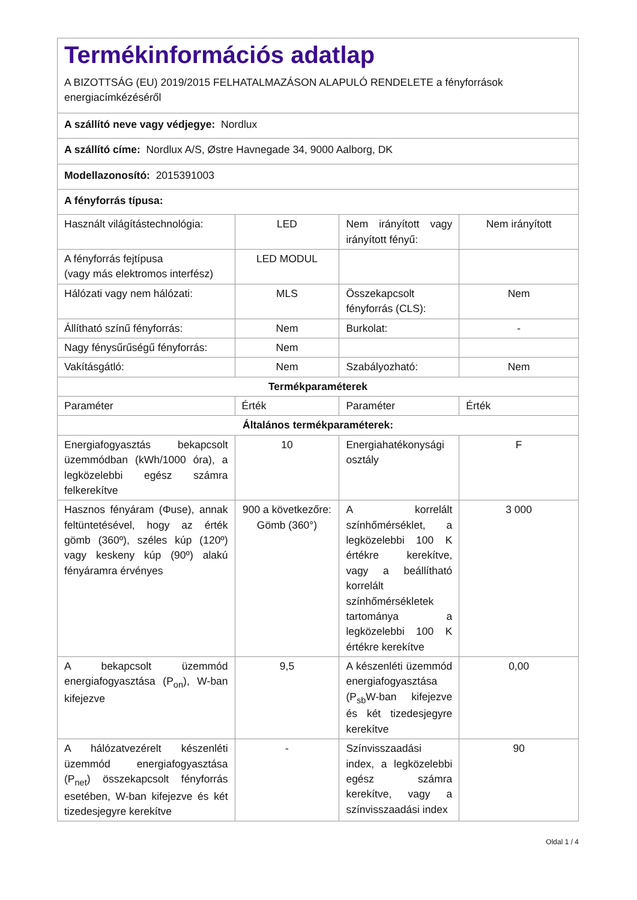| Termékinformációs adatlap A BIZOTTSÁG (EU) 2019/2015 FELHATALMAZÁSON ALAPULÓ RENDELETE a fényforrások energiacímkézéséről | | | |
| A szállító neve vagy védjegye: Nordlux | | | |
| A szállító címe: Nordlux A/S, Østre Havnegade 34, 9000 Aalborg, DK | | | |
| Modellazonosító: 2015391003 | | | |
| A fényforrás típusa: | | | |
| Használt világítástechnológia: | LED | Nem irányított vagy irányított fényű: | Nem irányított |
| A fényforrás fejtípusa (vagy más elektromos interfész) | LED MODUL | | |
| Hálózati vagy nem hálózati: | MLS | Összekapcsolt fényforrás (CLS): | Nem |
| Állítható színű fényforrás: | Nem | Burkolat: | - |
| Nagy fénysűrűségű fényforrás: | Nem | | |
| Vakításgátló: | Nem | Szabályozható: | Nem |
| Termékparaméterek | | | |
| Paraméter | Érték | Paraméter | Érték |
| Általános termékparaméterek: | | | |
| Energiafogyasztás bekapcsolt üzemmódban (kWh/1000 óra), a legközelebbi egész számra felkerekítve | 10 | Energiahatékonysági osztály | F |
| Hasznos fényáram (Φuse), annak feltüntetésével, hogy az érték gömb (360º), széles kúp (120º) vagy keskeny kúp (90º) alakú fényáramra érvényes | 900 a következőre: Gömb (360°) | A korrelált színhőmérséklet, a legközelebbi 100 K értékre kerekítve, vagy a beállítható korrelált színhőmérsékletek tartománya a legközelebbi 100 K értékre kerekítve | 3 000 |
| A bekapcsolt üzemmód energiafogyasztása (P<sub>on</sub>), W-ban kifejezve | 9,5 | A készenléti üzemmód energiafogyasztása (P<sub>sb</sub>W-ban kifejezve és két tizedesjegyre kerekítve | 0,00 |
| A hálózatvezérelt készenléti üzemmód energiafogyasztása (P<sub>net</sub>) összekapcsolt fényforrás esetében, W-ban kifejezve és két tizedesjegyre kerekítve | - | Színvisszaadási index, a legközelebbi egész számra kerekítve, vagy a színvisszaadási index | 90 |
Oldal 1 / 4